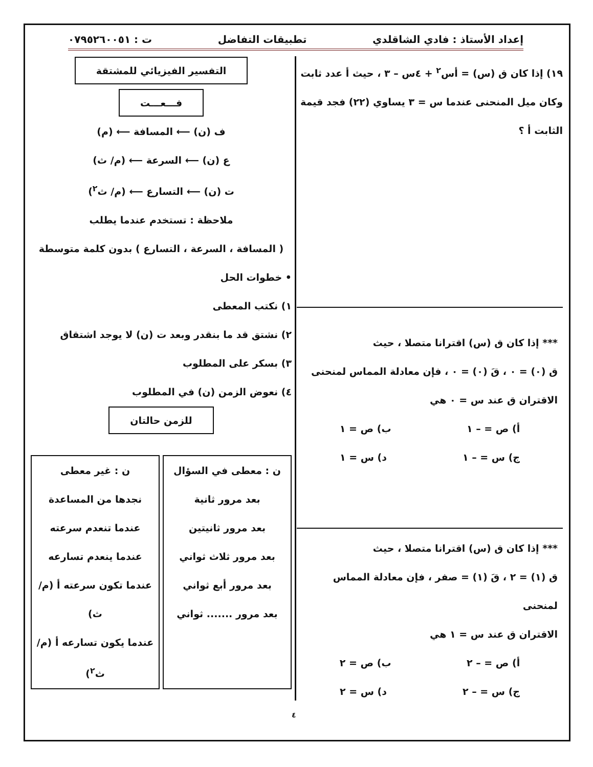إعداد الأستاذ : فادي الشاقلدي تطبيقات التفاضل ت : ٠٧٩٥٢٦٠٠٥١
١٩) إذا كان ق (س) = أس<sup>٢</sup> + ٤س – ٣ ، حيث أ عدد ثابت وكان ميل المنحنى عندما س = ٣ يساوي (٢٢) فجد قيمة الثابت أ ؟
*** إذا كان ق (س) اقترانا متصلا ، حيث
ق (٠) = ٠ ، قَ (٠) = ٠ ، فإن معادلة المماس لمنحنى
الاقتران ق عند س = ٠ هي
أ) ص = – ١ ب) ص = ١
ج) س = – ١ د) س = ١
*** إذا كان ق (س) اقترانا متصلا ، حيث
ق (١) = ٢ ، قَ (١) = صفر ، فإن معادلة المماس لمنحنى
الاقتران ق عند س = ١ هي
أ) ص = – ٢ ب) ص = ٢
ج) س = – ٢ د) س = ٢
التفسير الفيزيائي للمشتقة
فـــعـــت
ف (ن) ⟵ المسافة ⟵ (م)
ع (ن) ⟵ السرعة ⟵ (م/ ث)
ت (ن) ⟵ التسارع ⟵ (م/ ث<sup>٢</sup>)
ملاحظة : تستخدم عندما يطلب
( المسافة ، السرعة ، التسارع ) بدون كلمة متوسطة
• خطوات الحل
١) نكتب المعطى
٢) نشتق قد ما بنقدر وبعد ت (ن) لا يوجد اشتقاق
٣) بسكر على المطلوب
٤) نعوض الزمن (ن) في المطلوب
للزمن حالتان
ن : معطى في السؤال
بعد مرور ثانية
بعد مرور ثانيتين
بعد مرور ثلاث ثواني
بعد مرور أبع ثواني
بعد مرور ....... ثواني
ن : غير معطى
نجدها من المساعدة
عندما تنعدم سرعته
عندما ينعدم تسارعه
عندما تكون سرعته أ (م/ ث)
عندما يكون تسارعه أ (م/ ث<sup>٢</sup>)
٤